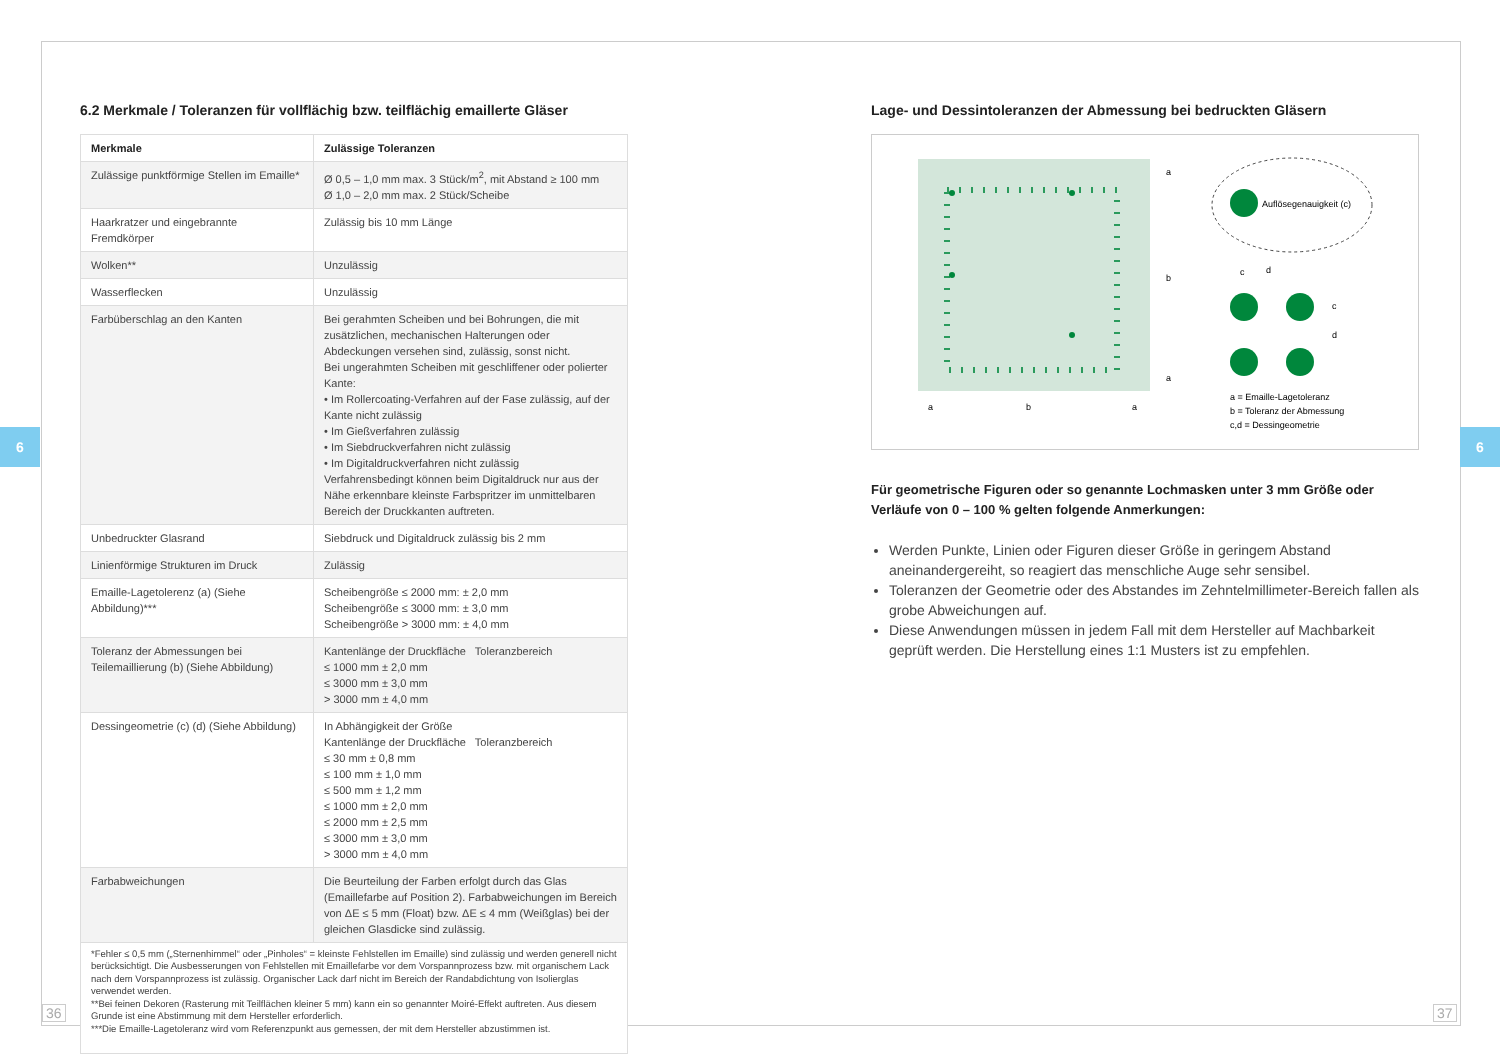6 6
6.2 Merkmale / Toleranzen für vollflächig bzw. teilflächig emaillerte Gläser
| Merkmale | Zulässige Toleranzen |
| --- | --- |
| Zulässige punktförmige Stellen im Emaille* | Ø 0,5 – 1,0 mm max. 3 Stück/m<sup>2</sup>, mit Abstand ≥ 100 mm Ø 1,0 – 2,0 mm max. 2 Stück/Scheibe |
| Haarkratzer und eingebrannte Fremdkörper | Zulässig bis 10 mm Länge |
| Wolken** | Unzulässig |
| Wasserflecken | Unzulässig |
| Farbüberschlag an den Kanten | Bei gerahmten Scheiben und bei Bohrungen, die mit zusätzlichen, mechanischen Halterungen oder Abdeckungen versehen sind, zulässig, sonst nicht. Bei ungerahmten Scheiben mit geschliffener oder polierter Kante: • Im Rollercoating-Verfahren auf der Fase zulässig, auf der Kante nicht zulässig • Im Gießverfahren zulässig • Im Siebdruckverfahren nicht zulässig • Im Digitaldruckverfahren nicht zulässig Verfahrensbedingt können beim Digitaldruck nur aus der Nähe erkennbare kleinste Farbspritzer im unmittelbaren Bereich der Druckkanten auftreten. |
| Unbedruckter Glasrand | Siebdruck und Digitaldruck zulässig bis 2 mm |
| Linienförmige Strukturen im Druck | Zulässig |
| Emaille-Lagetolerenz (a) (Siehe Abbildung)*** | Scheibengröße ≤ 2000 mm: ± 2,0 mm Scheibengröße ≤ 3000 mm: ± 3,0 mm Scheibengröße > 3000 mm: ± 4,0 mm |
| Toleranz der Abmessungen bei Teilemaillierung (b) (Siehe Abbildung) | Kantenlänge der Druckfläche Toleranzbereich ≤ 1000 mm ± 2,0 mm ≤ 3000 mm ± 3,0 mm > 3000 mm ± 4,0 mm |
| Dessingeometrie (c) (d) (Siehe Abbildung) | In Abhängigkeit der Größe Kantenlänge der Druckfläche Toleranzbereich ≤ 30 mm ± 0,8 mm ≤ 100 mm ± 1,0 mm ≤ 500 mm ± 1,2 mm ≤ 1000 mm ± 2,0 mm ≤ 2000 mm ± 2,5 mm ≤ 3000 mm ± 3,0 mm > 3000 mm ± 4,0 mm |
| Farbabweichungen | Die Beurteilung der Farben erfolgt durch das Glas (Emaillefarbe auf Position 2). Farbabweichungen im Bereich von ΔE ≤ 5 mm (Float) bzw. ΔE ≤ 4 mm (Weißglas) bei der gleichen Glasdicke sind zulässig. |
| *Fehler ≤ 0,5 mm („Sternenhimmel“ oder „Pinholes“ = kleinste Fehlstellen im Emaille) sind zulässig und werden generell nicht berücksichtigt. Die Ausbesserungen von Fehlstellen mit Emaillefarbe vor dem Vorspannprozess bzw. mit organischem Lack nach dem Vorspannprozess ist zulässig. Organischer Lack darf nicht im Bereich der Randabdichtung von Isolierglas verwendet werden. **Bei feinen Dekoren (Rasterung mit Teilflächen kleiner 5 mm) kann ein so genannter Moiré-Effekt auftreten. Aus diesem Grunde ist eine Abstimmung mit dem Hersteller erforderlich. ***Die Emaille-Lagetoleranz wird vom Referenzpunkt aus gemessen, der mit dem Hersteller abzustimmen ist. | |
Lage- und Dessintoleranzen der Abmessung bei bedruckten Gläsern
a
b
a
a
b
a
Auflösegenauigkeit (c)
c
d
c
d
a = Emaille-Lagetoleranz
b = Toleranz der Abmessung
c,d = Dessingeometrie
Für geometrische Figuren oder so genannte Lochmasken unter 3 mm Größe oder Verläufe von 0 – 100 % gelten folgende Anmerkungen:
Werden Punkte, Linien oder Figuren dieser Größe in geringem Abstand aneinandergereiht, so reagiert das menschliche Auge sehr sensibel.
Toleranzen der Geometrie oder des Abstandes im Zehntelmillimeter-Bereich fallen als grobe Abweichungen auf.
Diese Anwendungen müssen in jedem Fall mit dem Hersteller auf Machbarkeit geprüft werden. Die Herstellung eines 1:1 Musters ist zu empfehlen.
36 37